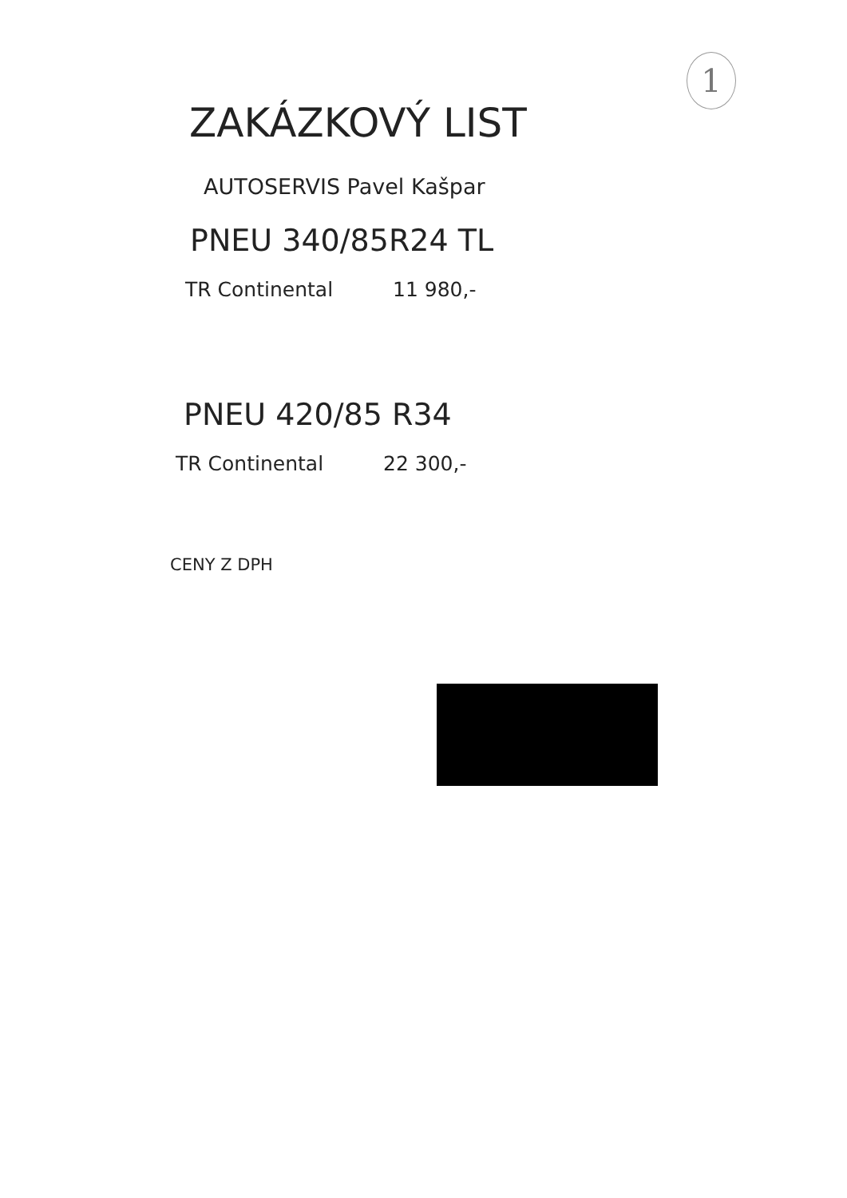1
ZAKÁZKOVÝ LIST
AUTOSERVIS Pavel Kašpar
PNEU 340/85R24 TL
TR Continental 11 980,-
PNEU 420/85 R34
TR Continental 22 300,-
CENY Z DPH